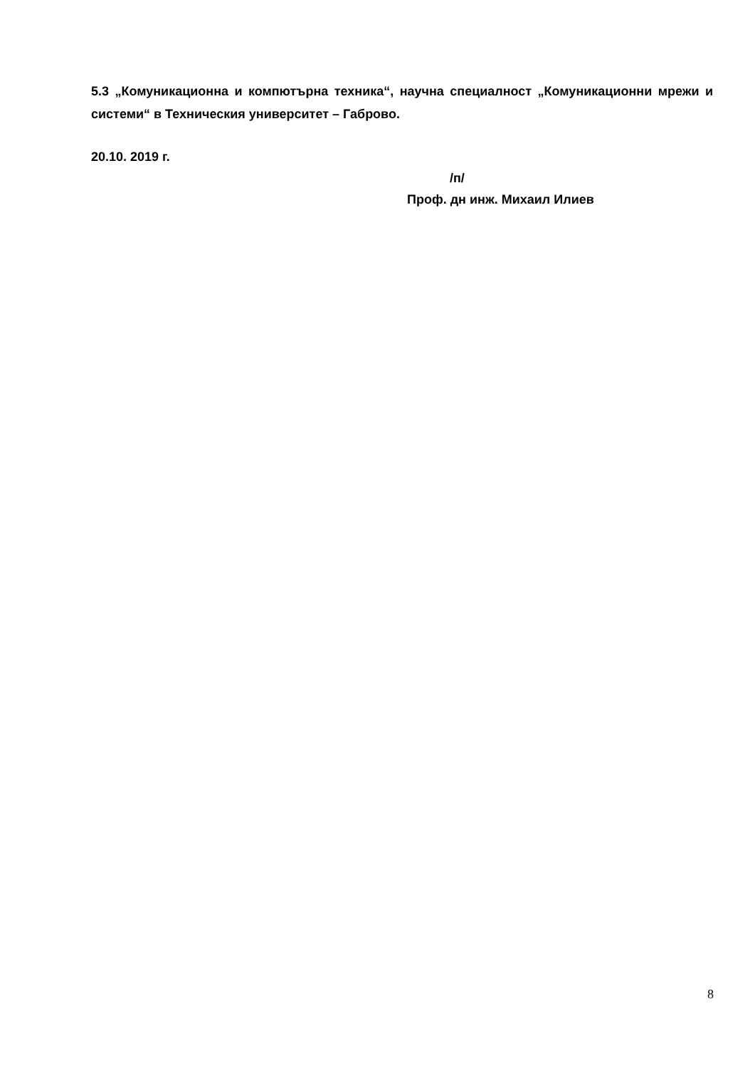5.3 „Комуникационна и компютърна техника“, научна специалност „Комуникационни мрежи и системи“ в Техническия университет – Габрово.
20.10. 2019 г.
/п/
Проф. дн инж. Михаил Илиев
8